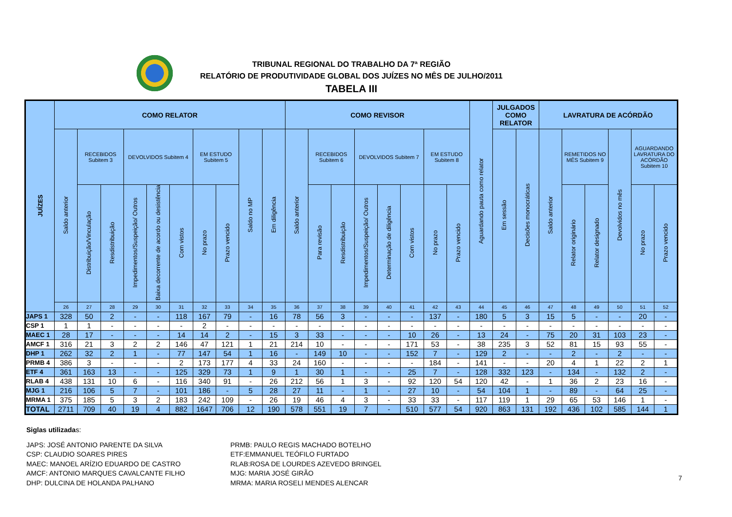TRIBUNAL REGIONAL DO TRABALHO DA 7ª REGIÃO
RELATÓRIO DE PRODUTIVIDADE GLOBAL DOS JUÍZES NO MÊS DE JULHO/2011
TABELA III
| JUÍZES | COMO RELATOR | | | | | | | | | | COMO REVISOR | | | | | | | | Aguardando pauta como relator | JULGADOS COMO RELATOR | | LAVRATURA DE ACÓRDÃO | | | | | |
| --- | --- | --- | --- | --- | --- | --- | --- | --- | --- | --- | --- | --- | --- | --- | --- | --- | --- | --- | --- | --- | --- | --- | --- | --- | --- | --- | --- |
| | Saldo anterior | RECEBIDOS Subitem 3 | | DEVOLVIDOS Subitem 4 | | | EM ESTUDO Subitem 5 | | Saldo no MP | Em diligência | Saldo anterior | RECEBIDOS Subitem 6 | | DEVOLVIDOS Subitem 7 | | | EM ESTUDO Subitem 8 | | | Em sessão | Decisões monocráticas | Saldo anterior | REMETIDOS NO MÊS Subitem 9 | | Devolvidos no mês | AGUARDANDO LAVRATURA DO ACÓRDÃO Subitem 10 | |
| | | Distribuição/Vinculação | Resdistribuição | Impedimentos/Suspeição/ Outros | Baixa decorrente de acordo ou desistência | Com vistos | No prazo | Prazo vencido | | | | Para revisão | Resdistribuição | Impedimentos/Suspeição/ Outros | Determinação de diligência | Com vistos | No prazo | Prazo vencido | | | | | Relator originário | Relator designado | | No prazo | Prazo vencido |
| | 26 | 27 | 28 | 29 | 30 | 31 | 32 | 33 | 34 | 35 | 36 | 37 | 38 | 39 | 40 | 41 | 42 | 43 | 44 | 45 | 46 | 47 | 48 | 49 | 50 | 51 | 52 |
| JAPS 1 | 328 | 50 | 2 | - | - | 118 | 167 | 79 | - | 16 | 78 | 56 | 3 | - | - | - | 137 | - | 180 | 5 | 3 | 15 | 5 | - | - | 20 | - |
| CSP 1 | 1 | 1 | - | - | - | - | 2 | - | - | - | - | - | - | - | - | - | - | - | - | - | - | - | - | - | - | - | - |
| MAEC 1 | 28 | 17 | - | - | - | 14 | 14 | 2 | - | 15 | 3 | 33 | - | - | - | 10 | 26 | - | 13 | 24 | - | 75 | 20 | 31 | 103 | 23 | - |
| AMCF 1 | 316 | 21 | 3 | 2 | 2 | 146 | 47 | 121 | 1 | 21 | 214 | 10 | - | - | - | 171 | 53 | - | 38 | 235 | 3 | 52 | 81 | 15 | 93 | 55 | - |
| DHP 1 | 262 | 32 | 2 | 1 | - | 77 | 147 | 54 | 1 | 16 | - | 149 | 10 | - | - | 152 | 7 | - | 129 | 2 | - | - | 2 | - | 2 | - | - |
| PRMB 4 | 386 | 3 | - | - | - | 2 | 173 | 177 | 4 | 33 | 24 | 160 | - | - | - | - | 184 | - | 141 | - | - | 20 | 4 | 1 | 22 | 2 | 1 |
| ETF 4 | 361 | 163 | 13 | - | - | 125 | 329 | 73 | 1 | 9 | 1 | 30 | 1 | - | - | 25 | 7 | - | 128 | 332 | 123 | - | 134 | - | 132 | 2 | - |
| RLAB 4 | 438 | 131 | 10 | 6 | - | 116 | 340 | 91 | - | 26 | 212 | 56 | 1 | 3 | - | 92 | 120 | 54 | 120 | 42 | - | 1 | 36 | 2 | 23 | 16 | - |
| MJG 1 | 216 | 106 | 5 | 7 | - | 101 | 186 | - | 5 | 28 | 27 | 11 | - | 1 | - | 27 | 10 | - | 54 | 104 | 1 | - | 89 | - | 64 | 25 | - |
| MRMA 1 | 375 | 185 | 5 | 3 | 2 | 183 | 242 | 109 | - | 26 | 19 | 46 | 4 | 3 | - | 33 | 33 | - | 117 | 119 | 1 | 29 | 65 | 53 | 146 | 1 | - |
| TOTAL | 2711 | 709 | 40 | 19 | 4 | 882 | 1647 | 706 | 12 | 190 | 578 | 551 | 19 | 7 | - | 510 | 577 | 54 | 920 | 863 | 131 | 192 | 436 | 102 | 585 | 144 | 1 |
Siglas utilizadas:
JAPS: JOSÉ ANTONIO PARENTE DA SILVA
CSP: CLAUDIO SOARES PIRES
MAEC: MANOEL ARÍZIO EDUARDO DE CASTRO
AMCF: ANTONIO MARQUES CAVALCANTE FILHO
DHP: DULCINA DE HOLANDA PALHANO
PRMB: PAULO REGIS MACHADO BOTELHO
ETF:EMMANUEL TEÓFILO FURTADO
RLAB:ROSA DE LOURDES AZEVEDO BRINGEL
MJG: MARIA JOSÉ GIRÃO
MRMA: MARIA ROSELI MENDES ALENCAR
7